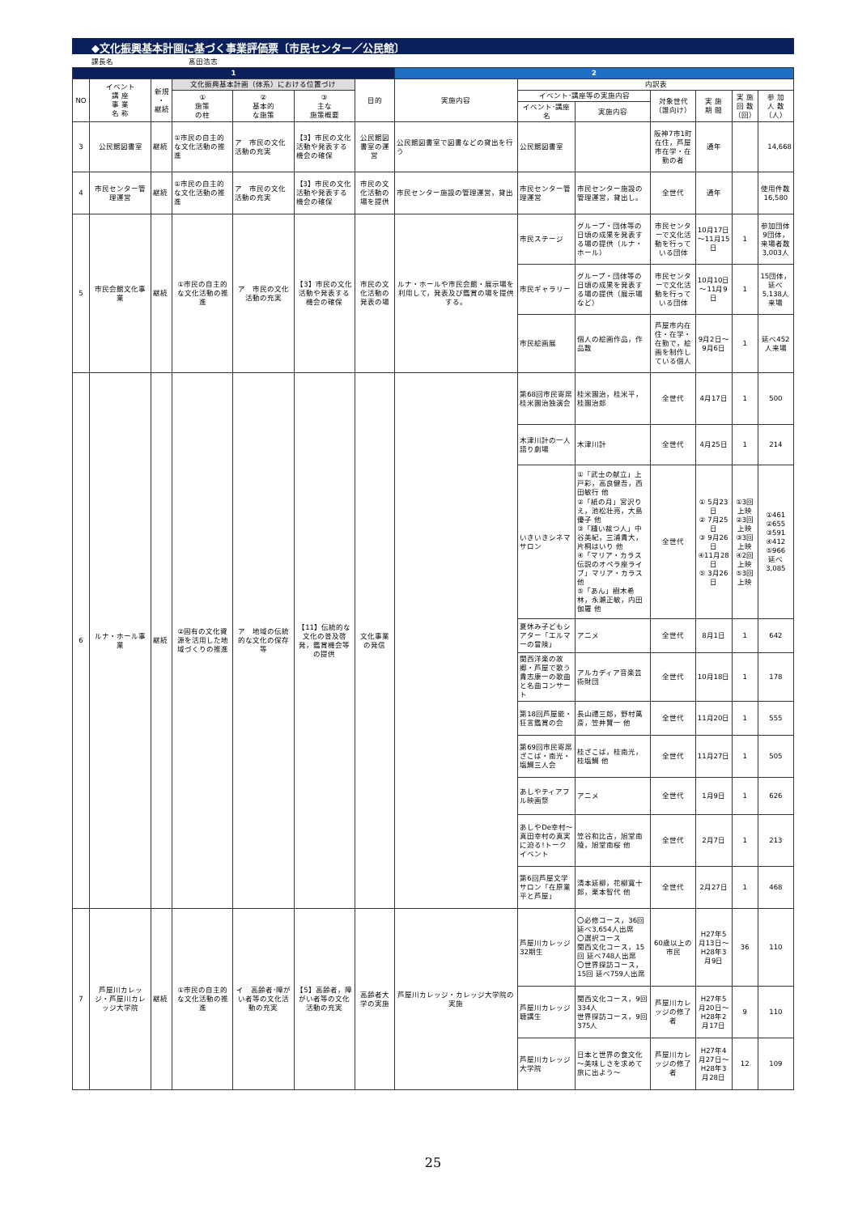◆文化振興基本計画に基づく事業評価票〔市民センター／公民館〕
課長名 髙田浩志
| 1 | | | | | | | 2 | | | | | | |
| --- | --- | --- | --- | --- | --- | --- | --- | --- | --- | --- | --- | --- | --- |
| NO | イベント 講 座 事 業 名 称 | 新規 ・ 継続 | 文化振興基本計画（体系）における位置づけ | | | 目的 | 実施内容 | 内訳表 | | | | | |
| | | | ① 施策 の柱 | ② 基本的 な施策 | ③ 主な 施策概要 | | | イベント･講座等の実施内容 | | 対象世代 （誰向け） | 実 施 期 間 | 実 施 回 数 （回） | 参 加 人 数 （人） |
| | | | | | | | | イベント･講座名 | 実施内容 | | | | |
| 3 | 公民館図書室 | 継続 | ①市民の自主的な文化活動の推進 | ア 市民の文化活動の充実 | 【3】市民の文化活動や発表する機会の確保 | 公民館図書室の運営 | 公民館図書室で図書などの貸出を行う | 公民館図書室 | | 阪神7市1町在住，芦屋市在学・在勤の者 | 通年 | | 14,668 |
| 4 | 市民センター管理運営 | 継続 | ①市民の自主的な文化活動の推進 | ア 市民の文化活動の充実 | 【3】市民の文化活動や発表する機会の確保 | 市民の文化活動の場を提供 | 市民センター施設の管理運営，貸出 | 市民センター管理運営 | 市民センター施設の管理運営，貸出し。 | 全世代 | 通年 | | 使用件数 16,580 |
| 5 | 市民会館文化事業 | 継続 | ①市民の自主的な文化活動の推進 | ア 市民の文化活動の充実 | 【3】市民の文化活動や発表する機会の確保 | 市民の文化活動の発表の場 | ルナ・ホールや市民会館・展示場を利用して，発表及び鑑賞の場を提供する。 | 市民ステージ | グループ・団体等の日頃の成果を発表する場の提供（ルナ・ホール） | 市民センターで文化活動を行っている団体 | 10月17日～11月15日 | 1 | 参加団体9団体，来場者数3,003人 |
| | | | | | | | | 市民ギャラリー | グループ・団体等の日頃の成果を発表する場の提供（展示場など） | 市民センターで文化活動を行っている団体 | 10月10日～11月9日 | 1 | 15団体，延べ5,138人来場 |
| | | | | | | | | 市民絵画展 | 個人の絵画作品，作品数 | 芦屋市内在住・在学・在勤で，絵画を制作している個人 | 9月2日～9月6日 | 1 | 延べ452人来場 |
| 6 | ルナ・ホール事業 | 継続 | ②固有の文化資源を活用した地域づくりの推進 | ア 地域の伝統的な文化の保存等 | 【11】伝統的な文化の普及啓発，鑑賞機会等の提供 | 文化事業の発信 | | 第68回市民寄席 桂米團治独演会 | 桂米團治，桂米平，桂團治郎 | 全世代 | 4月17日 | 1 | 500 |
| | | | | | | | | 木津川計の一人語り劇場 | 木津川計 | 全世代 | 4月25日 | 1 | 214 |
| | | | | | | | | いきいきシネマサロン | ①「武士の献立」上戸彩，高良健吾，西田敏行 他 ②「紙の月」宮沢りえ，池松壮亮，大島優子 他 ③「縫い裁つ人」中谷美紀，三浦貴大，片桐はいり 他 ④「マリア・カラス伝説のオペラ座ライブ」マリア・カラス 他 ⑤「あん」樹木希林，永瀬正敏，内田伽羅 他 | 全世代 | ① 5月23日 ② 7月25日 ③ 9月26日 ④11月28日 ⑤ 3月26日 | ①3回上映 ②3回上映 ③3回上映 ④2回上映 ⑤3回上映 | ①461 ②655 ③591 ④412 ⑤966 延べ 3,085 |
| | | | | | | | | 夏休み子どもシアター「エルマーの冒険」 | アニメ | 全世代 | 8月1日 | 1 | 642 |
| | | | | | | | | 関西洋楽の故郷・芦屋で歌う貴志康一の歌曲と名曲コンサート | アルカディア音楽芸術財団 | 全世代 | 10月18日 | 1 | 178 |
| | | | | | | | | 第18回芦屋能・狂言鑑賞の会 | 長山禮三郎，野村萬斎，笠井賢一 他 | 全世代 | 11月20日 | 1 | 555 |
| | | | | | | | | 第69回市民寄席 ざこば・南光・塩鯛三人会 | 桂ざこば，桂南光，桂塩鯛 他 | 全世代 | 11月27日 | 1 | 505 |
| | | | | | | | | あしやティアフル映画祭 | アニメ | 全世代 | 1月9日 | 1 | 626 |
| | | | | | | | | あしやDe幸村～真田幸村の真実に迫る!トークイベント | 笠谷和比古，旭堂南陵，旭堂南桜 他 | 全世代 | 2月7日 | 1 | 213 |
| | | | | | | | | 第6回芦屋文学サロン「在原業平と芦屋」 | 清本延柳，花柳寛十郎，栗本智代 他 | 全世代 | 2月27日 | 1 | 468 |
| 7 | 芦屋川カレッジ・芦屋川カレッジ大学院 | 継続 | ①市民の自主的な文化活動の推進 | イ 高齢者･障がい者等の文化活動の充実 | 【5】高齢者，障がい者等の文化活動の充実 | 高齢者大学の実施 | 芦屋川カレッジ・カレッジ大学院の実施 | 芦屋川カレッジ32期生 | 〇必修コース，36回 延べ3,654人出席 〇選択コース 関西文化コース，15回 延べ748人出席 〇世界探訪コース，15回 延べ759人出席 | 60歳以上の市民 | H27年5月13日～H28年3月9日 | 36 | 110 |
| | | | | | | | | 芦屋川カレッジ聴講生 | 関西文化コース，9回 334人 世界探訪コース，9回 375人 | 芦屋川カレッジの修了者 | H27年5月20日～H28年2月17日 | 9 | 110 |
| | | | | | | | | 芦屋川カレッジ大学院 | 日本と世界の食文化～美味しさを求めて旅に出よう～ | 芦屋川カレッジの修了者 | H27年4月27日～H28年3月28日 | 12 | 109 |
25